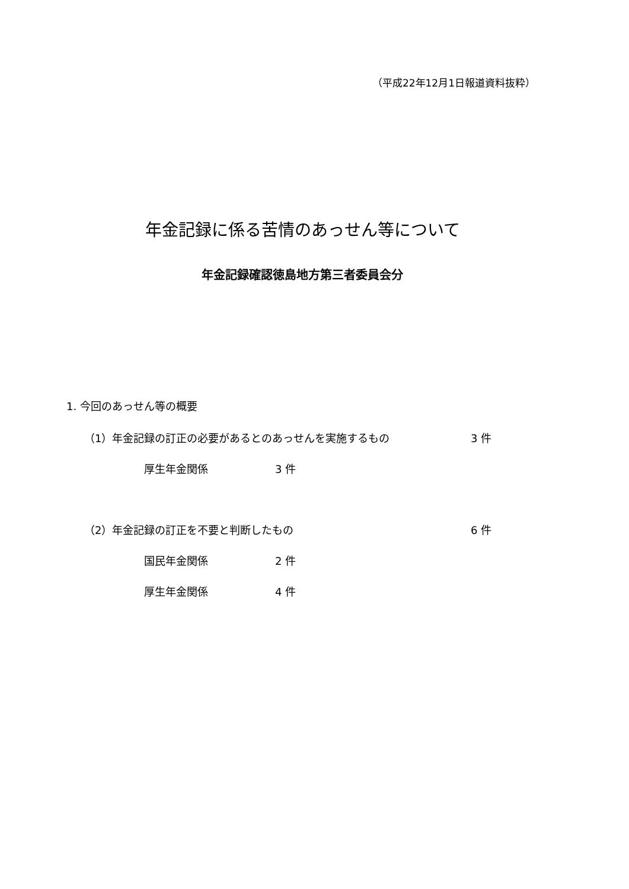（平成22年12月1日報道資料抜粋）
年金記録に係る苦情のあっせん等について
年金記録確認徳島地方第三者委員会分
1. 今回のあっせん等の概要
（1）年金記録の訂正の必要があるとのあっせんを実施するもの
3 件
厚生年金関係 3 件
（2）年金記録の訂正を不要と判断したもの
6 件
国民年金関係 2 件
厚生年金関係 4 件